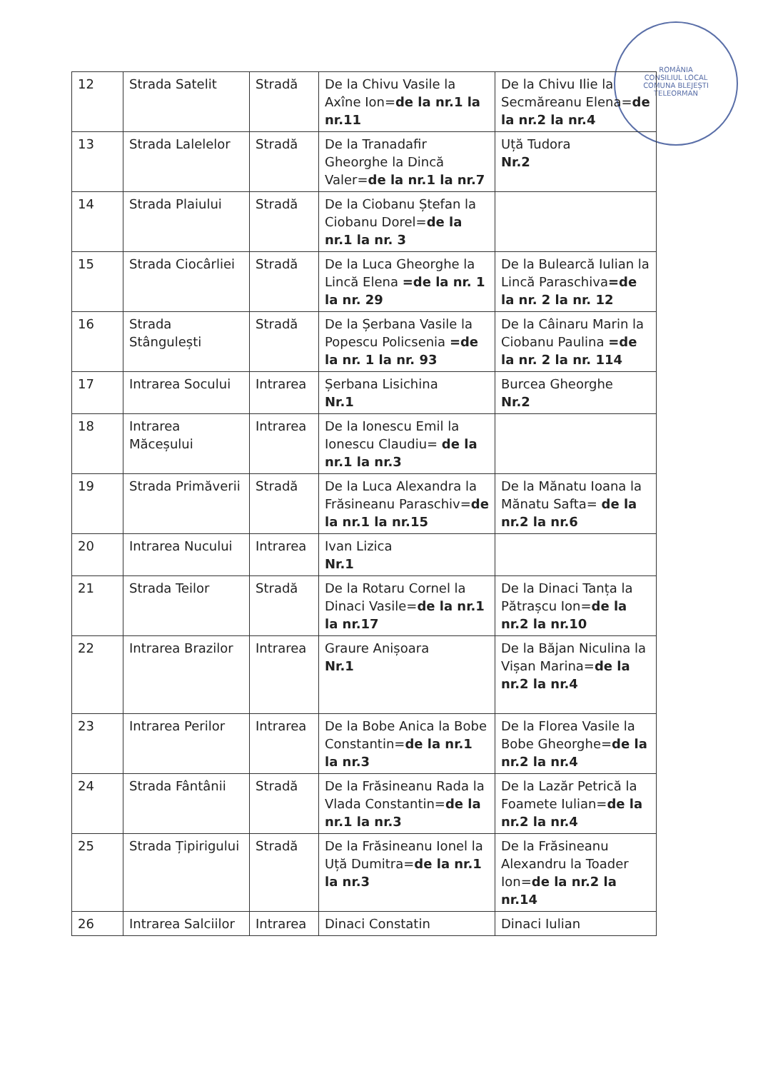ROMÂNIA
CONSILIUL LOCAL
COMUNA BLEJEȘTI
TELEORMAN
| 12 | Strada Satelit | Stradă | De la Chivu Vasile la Axîne Ion= de la nr.1 la nr.11 | De la Chivu Ilie la Secmăreanu Elena= de la nr.2 la nr.4 |
| 13 | Strada Lalelelor | Stradă | De la Tranadafir Gheorghe la Dincă Valer= de la nr.1 la nr.7 | Uță Tudora Nr.2 |
| 14 | Strada Plaiului | Stradă | De la Ciobanu Ștefan la Ciobanu Dorel= de la nr.1 la nr. 3 | |
| 15 | Strada Ciocârliei | Stradă | De la Luca Gheorghe la Lincă Elena =de la nr. 1 la nr. 29 | De la Bulearcă Iulian la Lincă Paraschiva =de la nr. 2 la nr. 12 |
| 16 | Strada Stângulești | Stradă | De la Șerbana Vasile la Popescu Policsenia =de la nr. 1 la nr. 93 | De la Câinaru Marin la Ciobanu Paulina =de la nr. 2 la nr. 114 |
| 17 | Intrarea Socului | Intrarea | Șerbana Lisichina Nr.1 | Burcea Gheorghe Nr.2 |
| 18 | Intrarea Măceșului | Intrarea | De la Ionescu Emil la Ionescu Claudiu= de la nr.1 la nr.3 | |
| 19 | Strada Primăverii | Stradă | De la Luca Alexandra la Frăsineanu Paraschiv= de la nr.1 la nr.15 | De la Mănatu Ioana la Mănatu Safta= de la nr.2 la nr.6 |
| 20 | Intrarea Nucului | Intrarea | Ivan Lizica Nr.1 | |
| 21 | Strada Teilor | Stradă | De la Rotaru Cornel la Dinaci Vasile= de la nr.1 la nr.17 | De la Dinaci Tanța la Pătrașcu Ion= de la nr.2 la nr.10 |
| 22 | Intrarea Brazilor | Intrarea | Graure Anișoara Nr.1 | De la Băjan Niculina la Vișan Marina= de la nr.2 la nr.4 |
| 23 | Intrarea Perilor | Intrarea | De la Bobe Anica la Bobe Constantin= de la nr.1 la nr.3 | De la Florea Vasile la Bobe Gheorghe= de la nr.2 la nr.4 |
| 24 | Strada Fântânii | Stradă | De la Frăsineanu Rada la Vlada Constantin= de la nr.1 la nr.3 | De la Lazăr Petrică la Foamete Iulian= de la nr.2 la nr.4 |
| 25 | Strada Țipirigului | Stradă | De la Frăsineanu Ionel la Uță Dumitra= de la nr.1 la nr.3 | De la Frăsineanu Alexandru la Toader Ion= de la nr.2 la nr.14 |
| 26 | Intrarea Salciilor | Intrarea | Dinaci Constatin | Dinaci Iulian |